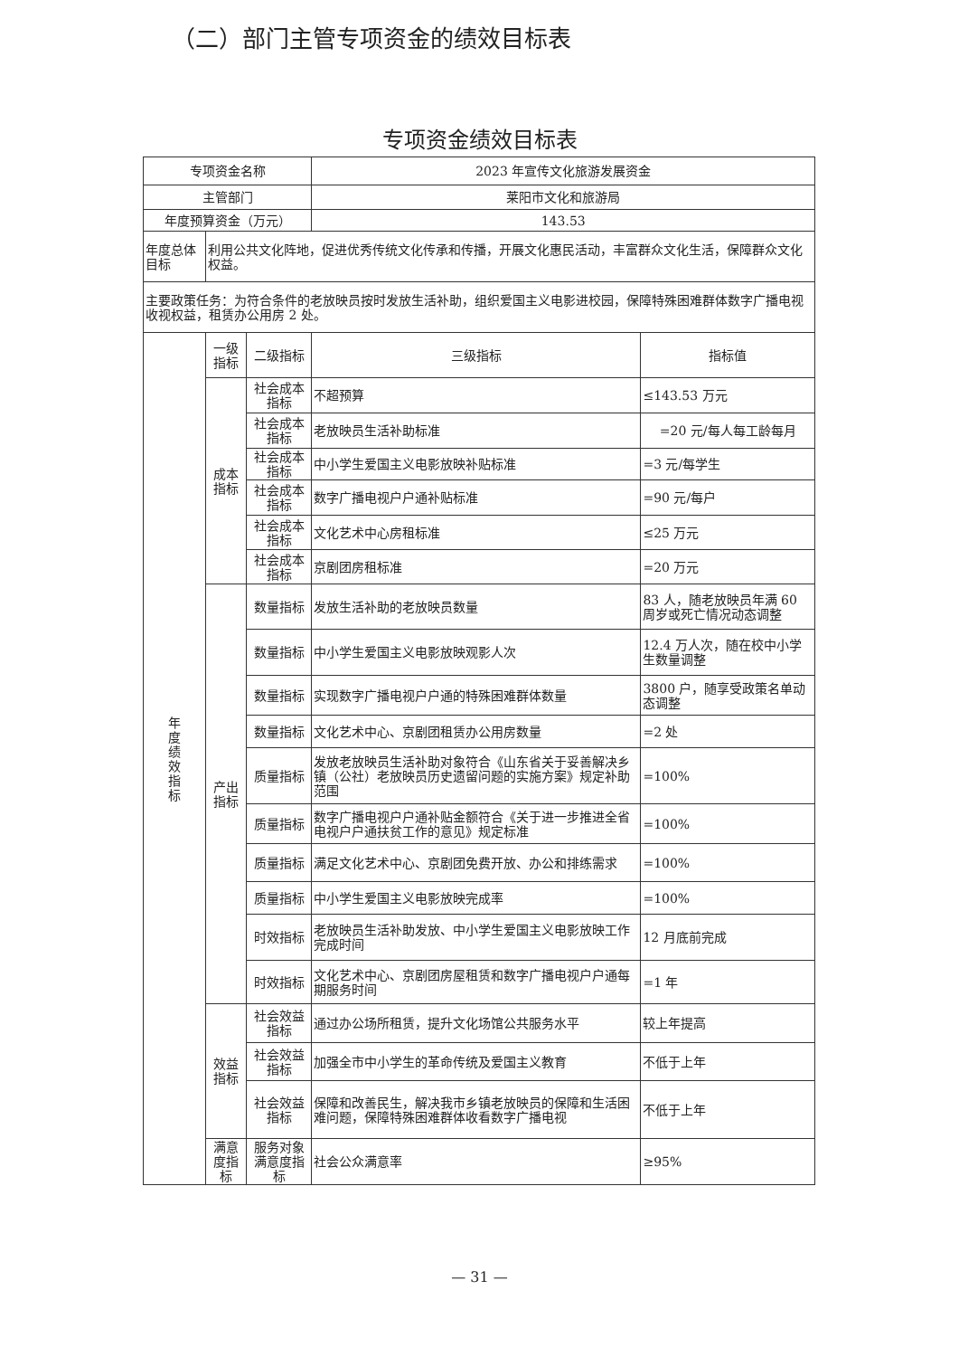（二）部门主管专项资金的绩效目标表
专项资金绩效目标表
| 专项资金名称 | | | 2023 年宣传文化旅游发展资金 | |
| 主管部门 | | | 莱阳市文化和旅游局 | |
| 年度预算资金（万元） | | | 143.53 | |
| 年度总体目标 | 利用公共文化阵地，促进优秀传统文化传承和传播，开展文化惠民活动，丰富群众文化生活，保障群众文化权益。 | | | |
| 主要政策任务：为符合条件的老放映员按时发放生活补助，组织爱国主义电影进校园，保障特殊困难群体数字广播电视收视权益，租赁办公用房 2 处。 | | | | |
| 年 度 绩 效 指 标 | 一级指标 | 二级指标 | 三级指标 | 指标值 |
| | 成本指标 | 社会成本指标 | 不超预算 | ≤143.53 万元 |
| | | 社会成本指标 | 老放映员生活补助标准 | =20 元/每人每工龄每月 |
| | | 社会成本指标 | 中小学生爱国主义电影放映补贴标准 | =3 元/每学生 |
| | | 社会成本指标 | 数字广播电视户户通补贴标准 | =90 元/每户 |
| | | 社会成本指标 | 文化艺术中心房租标准 | ≤25 万元 |
| | | 社会成本指标 | 京剧团房租标准 | =20 万元 |
| | 产出指标 | 数量指标 | 发放生活补助的老放映员数量 | 83 人，随老放映员年满 60 周岁或死亡情况动态调整 |
| | | 数量指标 | 中小学生爱国主义电影放映观影人次 | 12.4 万人次，随在校中小学生数量调整 |
| | | 数量指标 | 实现数字广播电视户户通的特殊困难群体数量 | 3800 户，随享受政策名单动态调整 |
| | | 数量指标 | 文化艺术中心、京剧团租赁办公用房数量 | =2 处 |
| | | 质量指标 | 发放老放映员生活补助对象符合《山东省关于妥善解决乡镇（公社）老放映员历史遗留问题的实施方案》规定补助范围 | =100% |
| | | 质量指标 | 数字广播电视户户通补贴金额符合《关于进一步推进全省电视户户通扶贫工作的意见》规定标准 | =100% |
| | | 质量指标 | 满足文化艺术中心、京剧团免费开放、办公和排练需求 | =100% |
| | | 质量指标 | 中小学生爱国主义电影放映完成率 | =100% |
| | | 时效指标 | 老放映员生活补助发放、中小学生爱国主义电影放映工作完成时间 | 12 月底前完成 |
| | | 时效指标 | 文化艺术中心、京剧团房屋租赁和数字广播电视户户通每期服务时间 | =1 年 |
| | 效益指标 | 社会效益指标 | 通过办公场所租赁，提升文化场馆公共服务水平 | 较上年提高 |
| | | 社会效益指标 | 加强全市中小学生的革命传统及爱国主义教育 | 不低于上年 |
| | | 社会效益指标 | 保障和改善民生，解决我市乡镇老放映员的保障和生活困难问题，保障特殊困难群体收看数字广播电视 | 不低于上年 |
| | 满意度指标 | 服务对象满意度指标 | 社会公众满意率 | ≥95% |
— 31 —